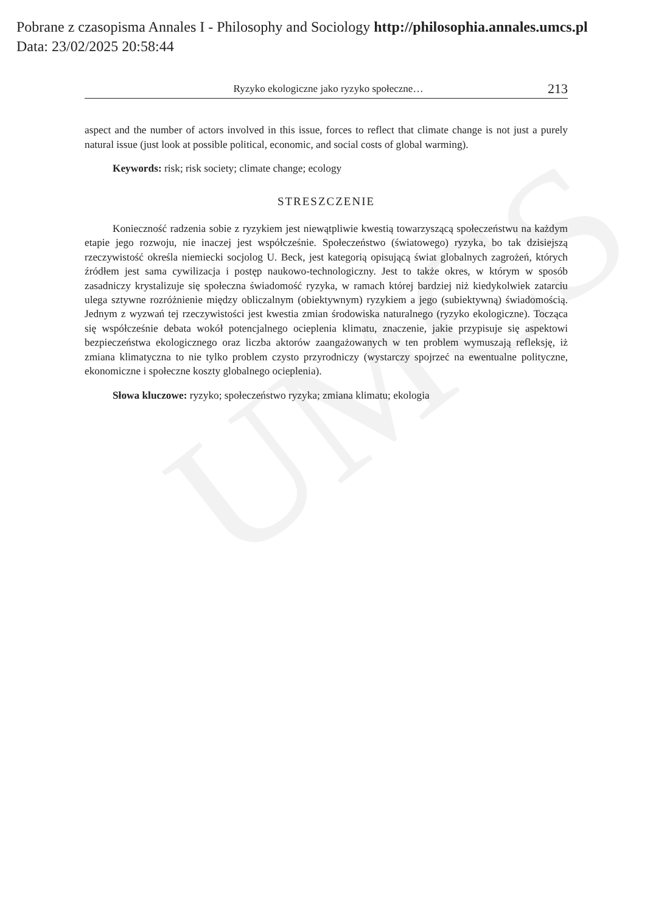UMCS
Pobrane z czasopisma Annales I - Philosophy and Sociology http://philosophia.annales.umcs.pl
Data: 23/02/2025 20:58:44
Ryzyko ekologiczne jako ryzyko społeczne… 213
aspect and the number of actors involved in this issue, forces to reflect that climate change is not just a purely natural issue (just look at possible political, economic, and social costs of global warming).
Keywords: risk; risk society; climate change; ecology
STRESZCZENIE
Konieczność radzenia sobie z ryzykiem jest niewątpliwie kwestią towarzyszącą społeczeństwu na każdym etapie jego rozwoju, nie inaczej jest współcześnie. Społeczeństwo (światowego) ryzyka, bo tak dzisiejszą rzeczywistość określa niemiecki socjolog U. Beck, jest kategorią opisującą świat globalnych zagrożeń, których źródłem jest sama cywilizacja i postęp naukowo-technologiczny. Jest to także okres, w którym w sposób zasadniczy krystalizuje się społeczna świadomość ryzyka, w ramach której bardziej niż kiedykolwiek zatarciu ulega sztywne rozróżnienie między obliczalnym (obiektywnym) ryzykiem a jego (subiektywną) świadomością. Jednym z wyzwań tej rzeczywistości jest kwestia zmian środowiska naturalnego (ryzyko ekologiczne). Tocząca się współcześnie debata wokół potencjalnego ocieplenia klimatu, znaczenie, jakie przypisuje się aspektowi bezpieczeństwa ekologicznego oraz liczba aktorów zaangażowanych w ten problem wymuszają refleksję, iż zmiana klimatyczna to nie tylko problem czysto przyrodniczy (wystarczy spojrzeć na ewentualne polityczne, ekonomiczne i społeczne koszty globalnego ocieplenia).
Słowa kluczowe: ryzyko; społeczeństwo ryzyka; zmiana klimatu; ekologia